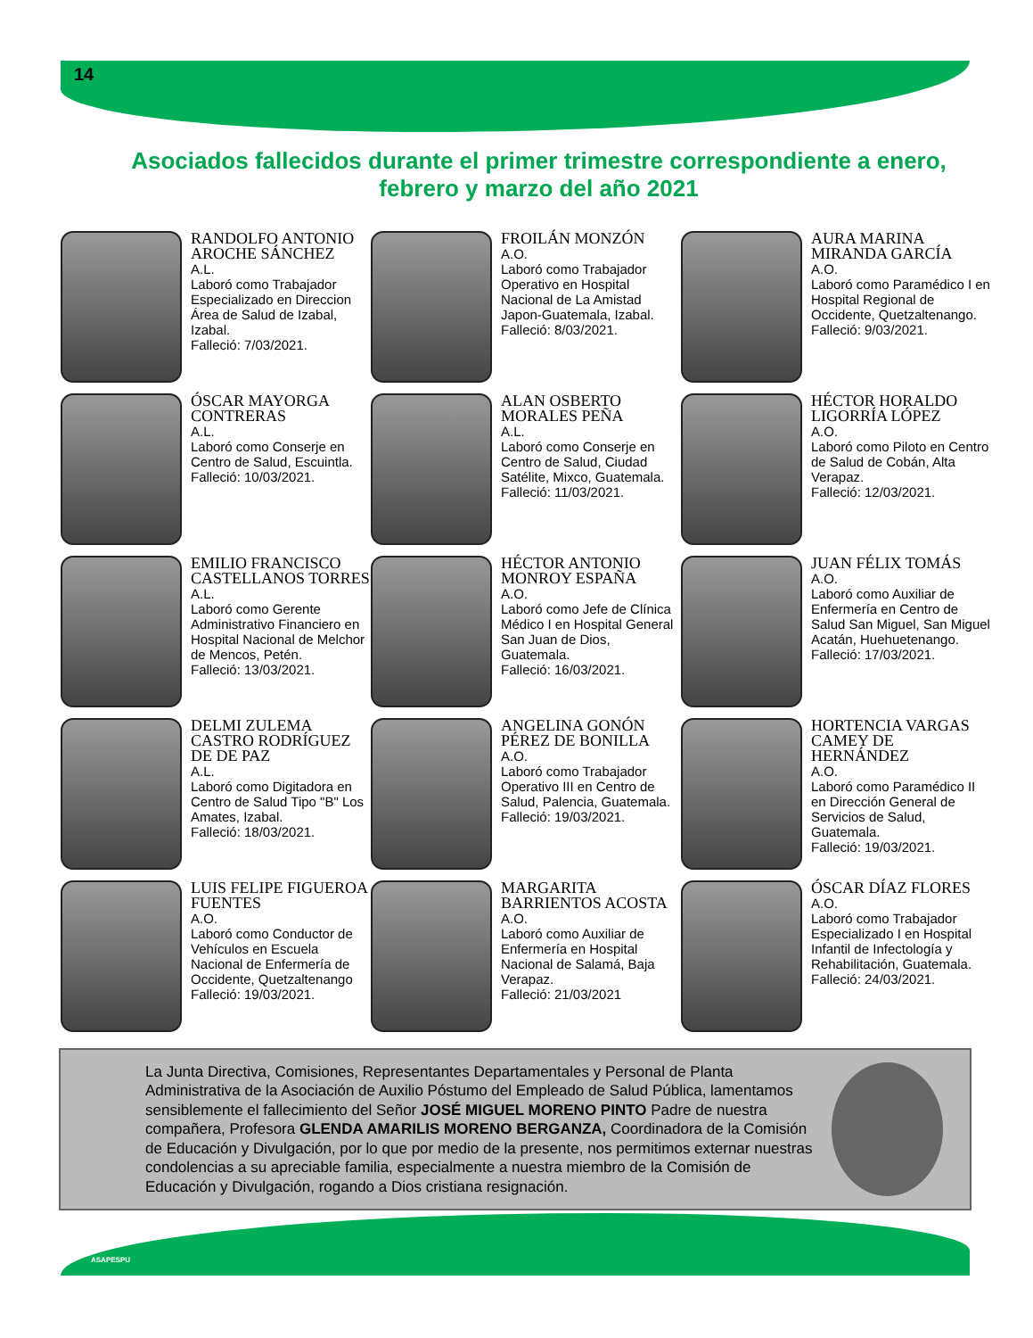14
Asociados fallecidos durante el primer trimestre correspondiente a enero, febrero y marzo del año 2021
RANDOLFO ANTONIO AROCHE SÁNCHEZ
A.L.
Laboró como Trabajador Especializado en Direccion Área de Salud de Izabal, Izabal.
Falleció: 7/03/2021.
FROILÁN MONZÓN
A.O.
Laboró como Trabajador Operativo en Hospital Nacional de La Amistad Japon-Guatemala, Izabal.
Falleció: 8/03/2021.
AURA MARINA MIRANDA GARCÍA
A.O.
Laboró como Paramédico I en Hospital Regional de Occidente, Quetzaltenango.
Falleció: 9/03/2021.
ÓSCAR MAYORGA CONTRERAS
A.L.
Laboró como Conserje en Centro de Salud, Escuintla.
Falleció: 10/03/2021.
ALAN OSBERTO MORALES PEÑA
A.L.
Laboró como Conserje en Centro de Salud, Ciudad Satélite, Mixco, Guatemala.
Falleció: 11/03/2021.
HÉCTOR HORALDO LIGORRÍA LÓPEZ
A.O.
Laboró como Piloto en Centro de Salud de Cobán, Alta Verapaz.
Falleció: 12/03/2021.
EMILIO FRANCISCO CASTELLANOS TORRES
A.L.
Laboró como Gerente Administrativo Financiero en Hospital Nacional de Melchor de Mencos, Petén.
Falleció: 13/03/2021.
HÉCTOR ANTONIO MONROY ESPAÑA
A.O.
Laboró como Jefe de Clínica Médico I en Hospital General San Juan de Dios, Guatemala.
Falleció: 16/03/2021.
JUAN FÉLIX TOMÁS
A.O.
Laboró como Auxiliar de Enfermería en Centro de Salud San Miguel, San Miguel Acatán, Huehuetenango.
Falleció: 17/03/2021.
DELMI ZULEMA CASTRO RODRÍGUEZ DE DE PAZ
A.L.
Laboró como Digitadora en Centro de Salud Tipo "B" Los Amates, Izabal.
Falleció: 18/03/2021.
ANGELINA GONÓN PÉREZ DE BONILLA
A.O.
Laboró como Trabajador Operativo III en Centro de Salud, Palencia, Guatemala.
Falleció: 19/03/2021.
HORTENCIA VARGAS CAMEY DE HERNÁNDEZ
A.O.
Laboró como Paramédico II en Dirección General de Servicios de Salud, Guatemala.
Falleció: 19/03/2021.
LUIS FELIPE FIGUEROA FUENTES
A.O.
Laboró como Conductor de Vehículos en Escuela Nacional de Enfermería de Occidente, Quetzaltenango
Falleció: 19/03/2021.
MARGARITA BARRIENTOS ACOSTA
A.O.
Laboró como Auxiliar de Enfermería en Hospital Nacional de Salamá, Baja Verapaz.
Falleció: 21/03/2021
ÓSCAR DÍAZ FLORES
A.O.
Laboró como Trabajador Especializado I en Hospital Infantil de Infectología y Rehabilitación, Guatemala.
Falleció: 24/03/2021.
La Junta Directiva, Comisiones, Representantes Departamentales y Personal de Planta Administrativa de la Asociación de Auxilio Póstumo del Empleado de Salud Pública, lamentamos sensiblemente el fallecimiento del Señor JOSÉ MIGUEL MORENO PINTO Padre de nuestra compañera, Profesora GLENDA AMARILIS MORENO BERGANZA, Coordinadora de la Comisión de Educación y Divulgación, por lo que por medio de la presente, nos permitimos externar nuestras condolencias a su apreciable familia, especialmente a nuestra miembro de la Comisión de Educación y Divulgación, rogando a Dios cristiana resignación.
ASAPESPU